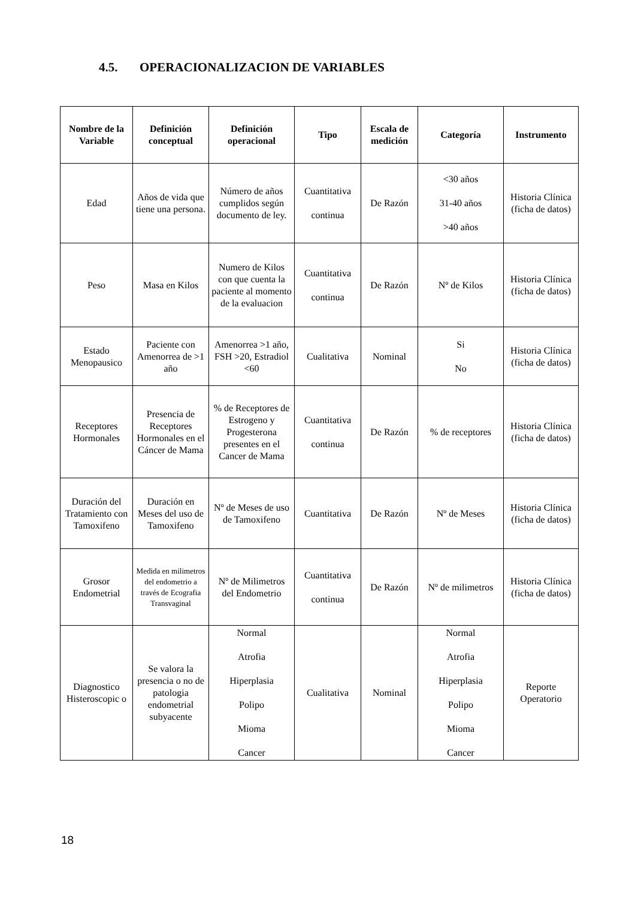4.5. OPERACIONALIZACION DE VARIABLES
| Nombre de la Variable | Definición conceptual | Definición operacional | Tipo | Escala de medición | Categoría | Instrumento |
| --- | --- | --- | --- | --- | --- | --- |
| Edad | Años de vida que tiene una persona. | Número de años cumplidos según documento de ley. | Cuantitativa continua | De Razón | <30 años 31-40 años >40 años | Historia Clínica (ficha de datos) |
| Peso | Masa en Kilos | Numero de Kilos con que cuenta la paciente al momento de la evaluacion | Cuantitativa continua | De Razón | Nº de Kilos | Historia Clínica (ficha de datos) |
| Estado Menopausico | Paciente con Amenorrea de >1 año | Amenorrea >1 año, FSH >20, Estradiol <60 | Cualitativa | Nominal | Si No | Historia Clínica (ficha de datos) |
| Receptores Hormonales | Presencia de Receptores Hormonales en el Cáncer de Mama | % de Receptores de Estrogeno y Progesterona presentes en el Cancer de Mama | Cuantitativa continua | De Razón | % de receptores | Historia Clínica (ficha de datos) |
| Duración del Tratamiento con Tamoxifeno | Duración en Meses del uso de Tamoxifeno | Nº de Meses de uso de Tamoxifeno | Cuantitativa | De Razón | Nº de Meses | Historia Clínica (ficha de datos) |
| Grosor Endometrial | Medida en milimetros del endometrio a través de Ecografia Transvaginal | Nº de Milimetros del Endometrio | Cuantitativa continua | De Razón | Nº de milimetros | Historia Clínica (ficha de datos) |
| Diagnostico Histeroscopic o | Se valora la presencia o no de patologia endometrial subyacente | Normal Atrofia Hiperplasia Polipo Mioma Cancer | Cualitativa | Nominal | Normal Atrofia Hiperplasia Polipo Mioma Cancer | Reporte Operatorio |
18